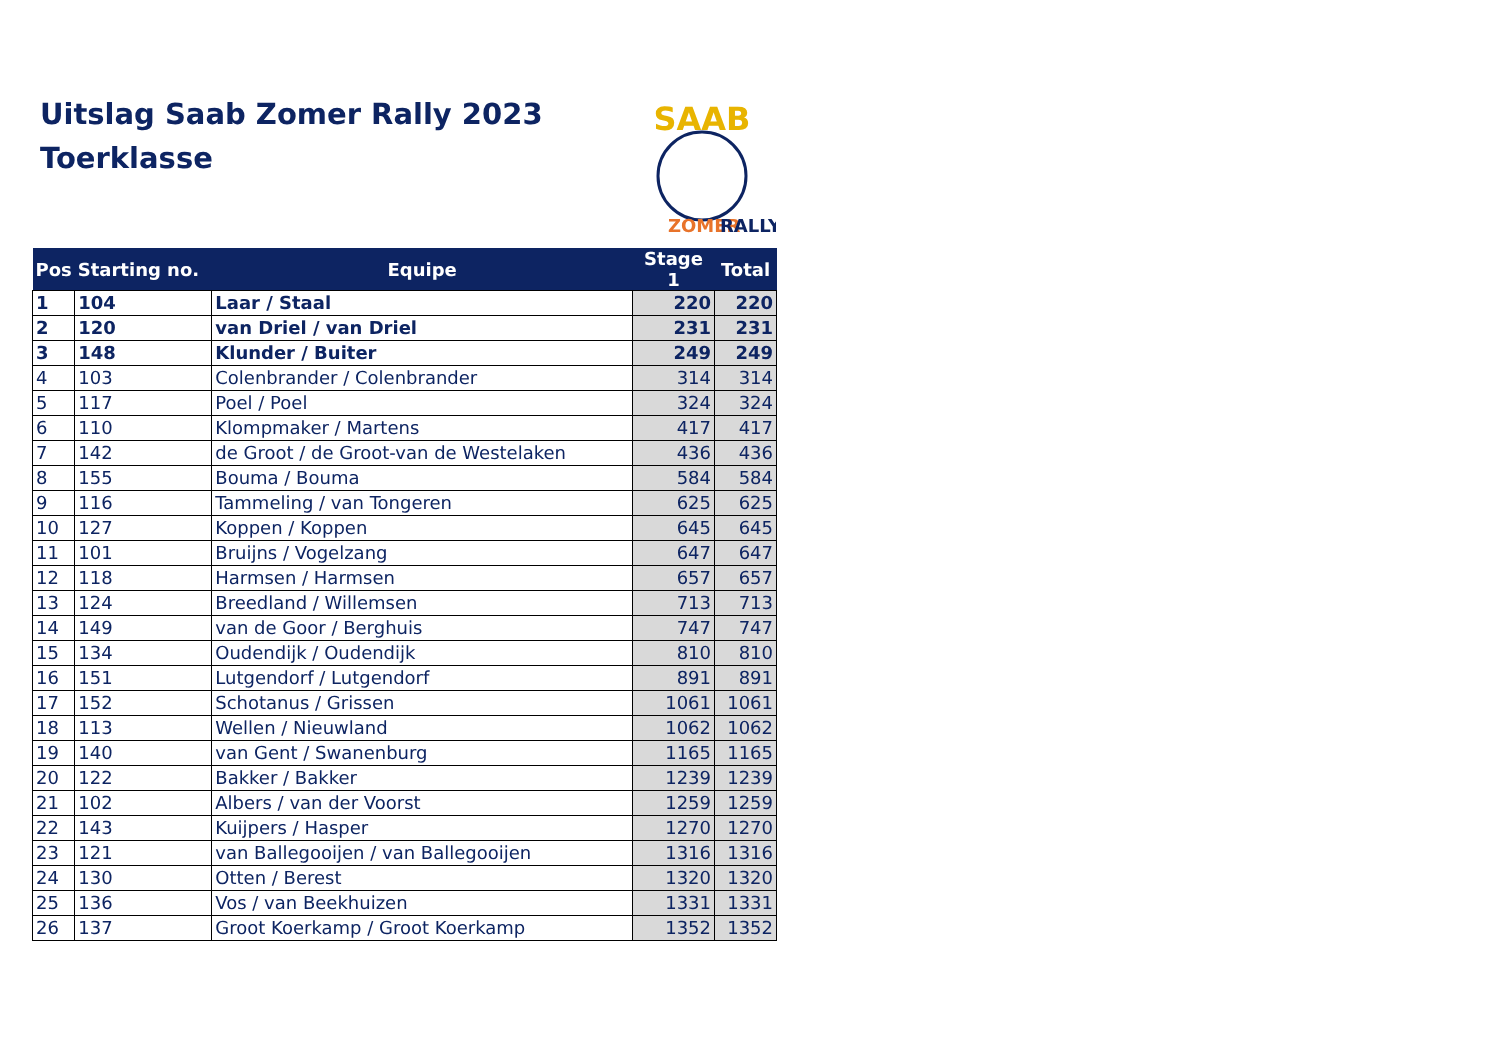Uitslag Saab Zomer Rally 2023
Toerklasse
SAAB
ZOMER
RALLY
| Pos | Starting no. | Equipe | Stage 1 | Total |
| --- | --- | --- | --- | --- |
| 1 | 104 | Laar / Staal | 220 | 220 |
| 2 | 120 | van Driel / van Driel | 231 | 231 |
| 3 | 148 | Klunder / Buiter | 249 | 249 |
| 4 | 103 | Colenbrander / Colenbrander | 314 | 314 |
| 5 | 117 | Poel / Poel | 324 | 324 |
| 6 | 110 | Klompmaker / Martens | 417 | 417 |
| 7 | 142 | de Groot / de Groot-van de Westelaken | 436 | 436 |
| 8 | 155 | Bouma / Bouma | 584 | 584 |
| 9 | 116 | Tammeling / van Tongeren | 625 | 625 |
| 10 | 127 | Koppen / Koppen | 645 | 645 |
| 11 | 101 | Bruijns / Vogelzang | 647 | 647 |
| 12 | 118 | Harmsen / Harmsen | 657 | 657 |
| 13 | 124 | Breedland / Willemsen | 713 | 713 |
| 14 | 149 | van de Goor / Berghuis | 747 | 747 |
| 15 | 134 | Oudendijk / Oudendijk | 810 | 810 |
| 16 | 151 | Lutgendorf / Lutgendorf | 891 | 891 |
| 17 | 152 | Schotanus / Grissen | 1061 | 1061 |
| 18 | 113 | Wellen / Nieuwland | 1062 | 1062 |
| 19 | 140 | van Gent / Swanenburg | 1165 | 1165 |
| 20 | 122 | Bakker / Bakker | 1239 | 1239 |
| 21 | 102 | Albers / van der Voorst | 1259 | 1259 |
| 22 | 143 | Kuijpers / Hasper | 1270 | 1270 |
| 23 | 121 | van Ballegooijen / van Ballegooijen | 1316 | 1316 |
| 24 | 130 | Otten / Berest | 1320 | 1320 |
| 25 | 136 | Vos / van Beekhuizen | 1331 | 1331 |
| 26 | 137 | Groot Koerkamp / Groot Koerkamp | 1352 | 1352 |